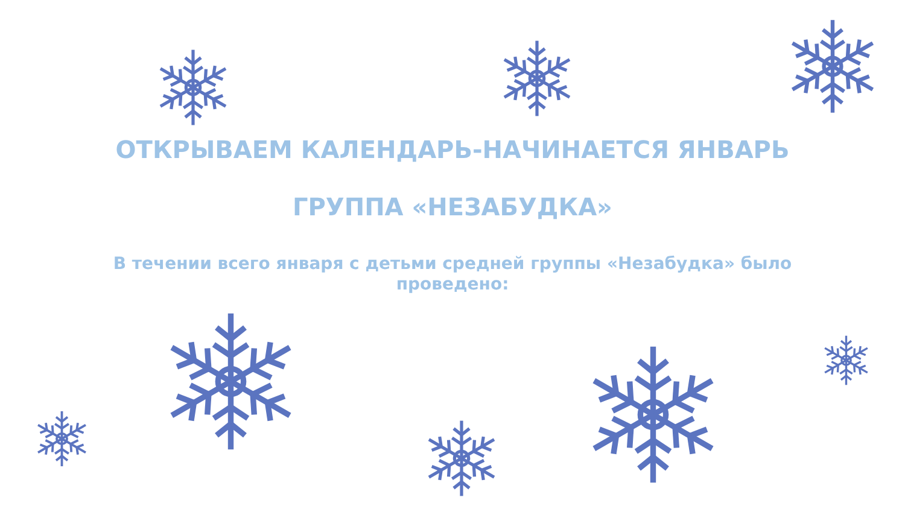ОТКРЫВАЕМ КАЛЕНДАРЬ-НАЧИНАЕТСЯ ЯНВАРЬ
ГРУППА «НЕЗАБУДКА»
В течении всего января с детьми средней группы «Незабудка» было проведено: